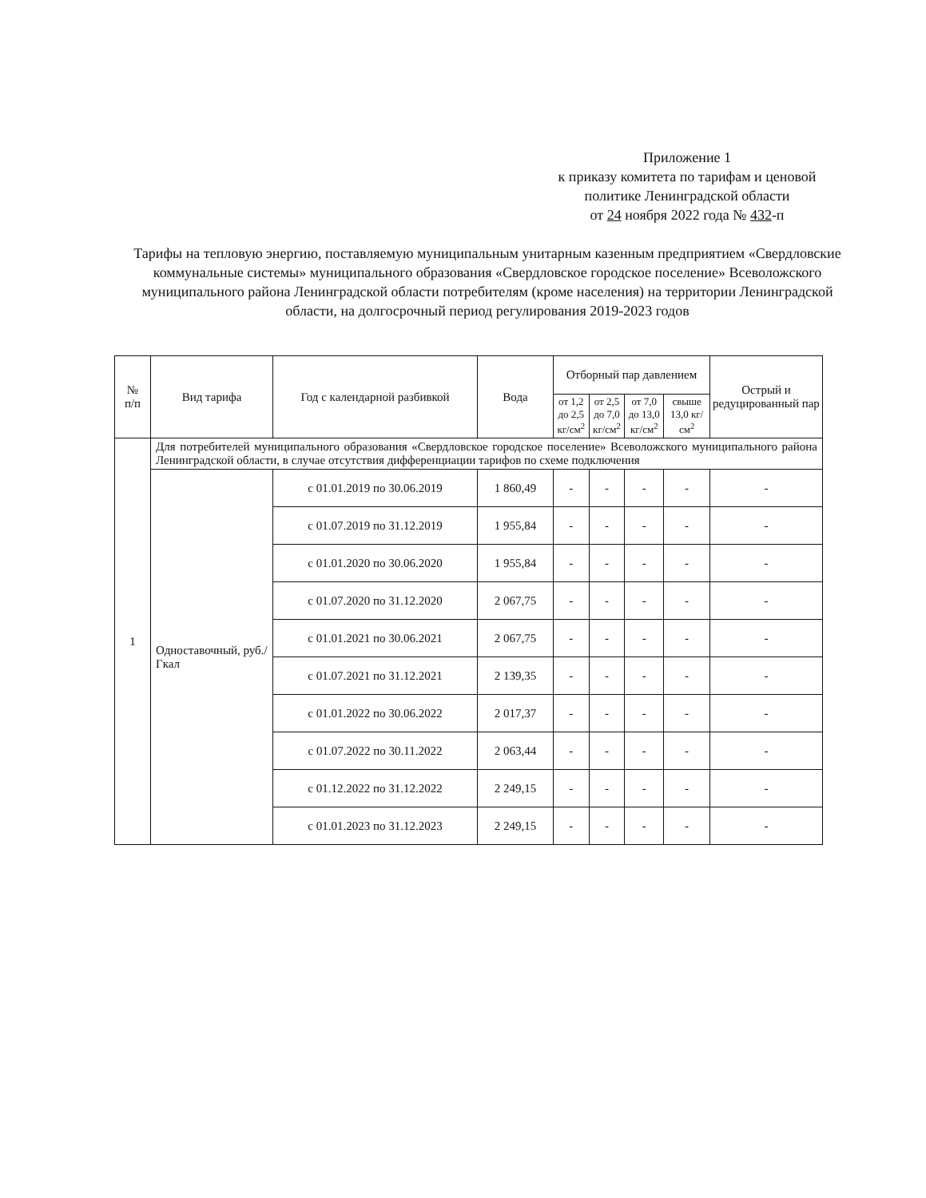Приложение 1
к приказу комитета по тарифам и ценовой
политике Ленинградской области
от 24 ноября 2022 года № 432-п
Тарифы на тепловую энергию, поставляемую муниципальным унитарным казенным предприятием «Свердловские коммунальные системы» муниципального образования «Свердловское городское поселение» Всеволожского муниципального района Ленинградской области потребителям (кроме населения) на территории Ленинградской области, на долгосрочный период регулирования 2019-2023 годов
| № п/п | Вид тарифа | Год с календарной разбивкой | Вода | Отборный пар давлением | | | | Острый и редуцированный пар |
| --- | --- | --- | --- | --- | --- | --- | --- | --- |
| | | | | от 1,2 до 2,5 кг/см<sup>2</sup> | от 2,5 до 7,0 кг/см<sup>2</sup> | от 7,0 до 13,0 кг/см<sup>2</sup> | свыше 13,0 кг/см<sup>2</sup> | |
| 1 | Для потребителей муниципального образования «Свердловское городское поселение» Всеволожского муниципального района Ленинградской области, в случае отсутствия дифференциации тарифов по схеме подключения | | | | | | | |
| | Одноставочный, руб./Гкал | с 01.01.2019 по 30.06.2019 | 1 860,49 | - | - | - | - | - |
| | | с 01.07.2019 по 31.12.2019 | 1 955,84 | - | - | - | - | - |
| | | с 01.01.2020 по 30.06.2020 | 1 955,84 | - | - | - | - | - |
| | | с 01.07.2020 по 31.12.2020 | 2 067,75 | - | - | - | - | - |
| | | с 01.01.2021 по 30.06.2021 | 2 067,75 | - | - | - | - | - |
| | | с 01.07.2021 по 31.12.2021 | 2 139,35 | - | - | - | - | - |
| | | с 01.01.2022 по 30.06.2022 | 2 017,37 | - | - | - | - | - |
| | | с 01.07.2022 по 30.11.2022 | 2 063,44 | - | - | - | - | - |
| | | с 01.12.2022 по 31.12.2022 | 2 249,15 | - | - | - | - | - |
| | | с 01.01.2023 по 31.12.2023 | 2 249,15 | - | - | - | - | - |